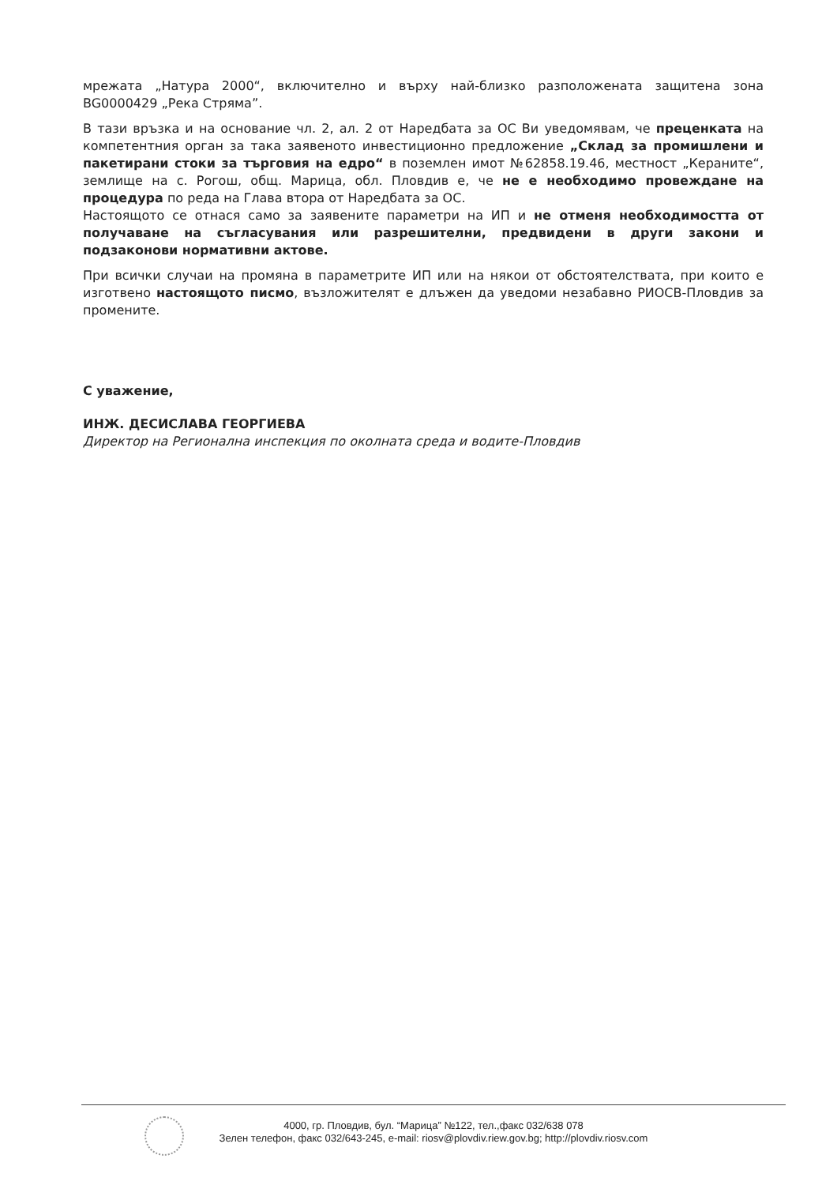мрежата „Натура 2000“, включително и върху най-близко разположената защитена зона BG0000429 „Река Стряма”.
В тази връзка и на основание чл. 2, ал. 2 от Наредбата за ОС Ви уведомявам, че преценката на компетентния орган за така заявеното инвестиционно предложение „Склад за промишлени и пакетирани стоки за търговия на едро“ в поземлен имот №62858.19.46, местност „Кераните“, землище на с. Рогош, общ. Марица, обл. Пловдив е, че не е необходимо провеждане на процедура по реда на Глава втора от Наредбата за ОС.
Настоящото се отнася само за заявените параметри на ИП и не отменя необходимостта от получаване на съгласувания или разрешителни, предвидени в други закони и подзаконови нормативни актове.
При всички случаи на промяна в параметрите ИП или на някои от обстоятелствата, при които е изготвено настоящото писмо, възложителят е длъжен да уведоми незабавно РИОСВ-Пловдив за промените.
С уважение,
ИНЖ. ДЕСИСЛАВА ГЕОРГИЕВА
Директор на Регионална инспекция по околната среда и водите-Пловдив
4000, гр. Пловдив, бул. “Марица” №122, тел.,факс 032/638 078
Зелен телефон, факс 032/643-245, e-mail: riosv@plovdiv.riew.gov.bg; http://plovdiv.riosv.com